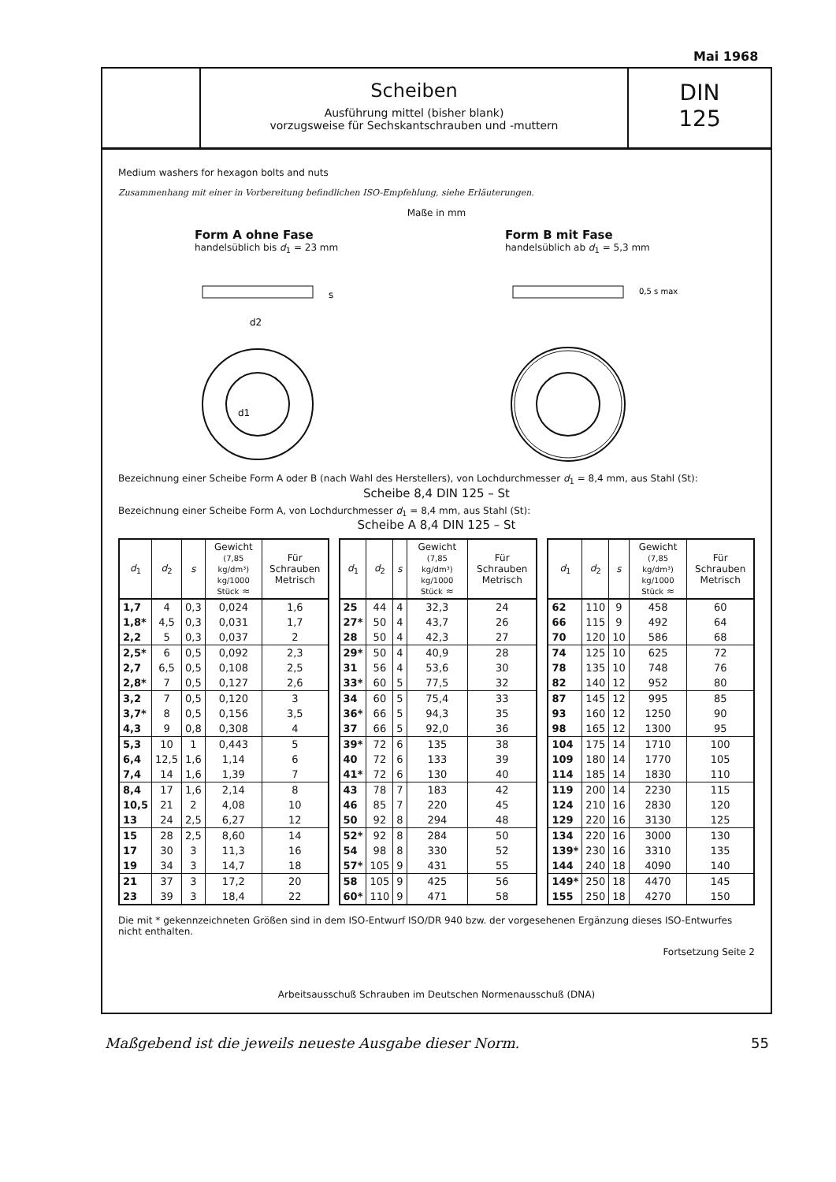Mai 1968
Scheiben
Ausführung mittel (bisher blank)
vorzugsweise für Sechskantschrauben und -muttern
DIN
125
Medium washers for hexagon bolts and nuts
Zusammenhang mit einer in Vorbereitung befindlichen ISO-Empfehlung, siehe Erläuterungen.
Maße in mm
Form A ohne Fase
handelsüblich bis d<sub>1</sub> = 23 mm
d2
s
d1
Form B mit Fase
handelsüblich ab d<sub>1</sub> = 5,3 mm
0,5 s max.
Bezeichnung einer Scheibe Form A oder B (nach Wahl des Herstellers), von Lochdurchmesser d<sub>1</sub> = 8,4 mm, aus Stahl (St):
Scheibe 8,4 DIN 125 – St
Bezeichnung einer Scheibe Form A, von Lochdurchmesser d<sub>1</sub> = 8,4 mm, aus Stahl (St):
Scheibe A 8,4 DIN 125 – St
| d<sub>1</sub> | d<sub>2</sub> | s | Gewicht (7,85 kg/dm³) kg/1000 Stück ≈ | Für Schrauben Metrisch |
| --- | --- | --- | --- | --- |
| 1,7 | 4 | 0,3 | 0,024 | 1,6 |
| 1,8* | 4,5 | 0,3 | 0,031 | 1,7 |
| 2,2 | 5 | 0,3 | 0,037 | 2 |
| 2,5* | 6 | 0,5 | 0,092 | 2,3 |
| 2,7 | 6,5 | 0,5 | 0,108 | 2,5 |
| 2,8* | 7 | 0,5 | 0,127 | 2,6 |
| 3,2 | 7 | 0,5 | 0,120 | 3 |
| 3,7* | 8 | 0,5 | 0,156 | 3,5 |
| 4,3 | 9 | 0,8 | 0,308 | 4 |
| 5,3 | 10 | 1 | 0,443 | 5 |
| 6,4 | 12,5 | 1,6 | 1,14 | 6 |
| 7,4 | 14 | 1,6 | 1,39 | 7 |
| 8,4 | 17 | 1,6 | 2,14 | 8 |
| 10,5 | 21 | 2 | 4,08 | 10 |
| 13 | 24 | 2,5 | 6,27 | 12 |
| 15 | 28 | 2,5 | 8,60 | 14 |
| 17 | 30 | 3 | 11,3 | 16 |
| 19 | 34 | 3 | 14,7 | 18 |
| 21 | 37 | 3 | 17,2 | 20 |
| 23 | 39 | 3 | 18,4 | 22 |
| d<sub>1</sub> | d<sub>2</sub> | s | Gewicht (7,85 kg/dm³) kg/1000 Stück ≈ | Für Schrauben Metrisch |
| --- | --- | --- | --- | --- |
| 25 | 44 | 4 | 32,3 | 24 |
| 27* | 50 | 4 | 43,7 | 26 |
| 28 | 50 | 4 | 42,3 | 27 |
| 29* | 50 | 4 | 40,9 | 28 |
| 31 | 56 | 4 | 53,6 | 30 |
| 33* | 60 | 5 | 77,5 | 32 |
| 34 | 60 | 5 | 75,4 | 33 |
| 36* | 66 | 5 | 94,3 | 35 |
| 37 | 66 | 5 | 92,0 | 36 |
| 39* | 72 | 6 | 135 | 38 |
| 40 | 72 | 6 | 133 | 39 |
| 41* | 72 | 6 | 130 | 40 |
| 43 | 78 | 7 | 183 | 42 |
| 46 | 85 | 7 | 220 | 45 |
| 50 | 92 | 8 | 294 | 48 |
| 52* | 92 | 8 | 284 | 50 |
| 54 | 98 | 8 | 330 | 52 |
| 57* | 105 | 9 | 431 | 55 |
| 58 | 105 | 9 | 425 | 56 |
| 60* | 110 | 9 | 471 | 58 |
| d<sub>1</sub> | d<sub>2</sub> | s | Gewicht (7,85 kg/dm³) kg/1000 Stück ≈ | Für Schrauben Metrisch |
| --- | --- | --- | --- | --- |
| 62 | 110 | 9 | 458 | 60 |
| 66 | 115 | 9 | 492 | 64 |
| 70 | 120 | 10 | 586 | 68 |
| 74 | 125 | 10 | 625 | 72 |
| 78 | 135 | 10 | 748 | 76 |
| 82 | 140 | 12 | 952 | 80 |
| 87 | 145 | 12 | 995 | 85 |
| 93 | 160 | 12 | 1250 | 90 |
| 98 | 165 | 12 | 1300 | 95 |
| 104 | 175 | 14 | 1710 | 100 |
| 109 | 180 | 14 | 1770 | 105 |
| 114 | 185 | 14 | 1830 | 110 |
| 119 | 200 | 14 | 2230 | 115 |
| 124 | 210 | 16 | 2830 | 120 |
| 129 | 220 | 16 | 3130 | 125 |
| 134 | 220 | 16 | 3000 | 130 |
| 139* | 230 | 16 | 3310 | 135 |
| 144 | 240 | 18 | 4090 | 140 |
| 149* | 250 | 18 | 4470 | 145 |
| 155 | 250 | 18 | 4270 | 150 |
Die mit * gekennzeichneten Größen sind in dem ISO-Entwurf ISO/DR 940 bzw. der vorgesehenen Ergänzung dieses ISO-Entwurfes nicht enthalten.
Fortsetzung Seite 2
Arbeitsausschuß Schrauben im Deutschen Normenausschuß (DNA)
Maßgebend ist die jeweils neueste Ausgabe dieser Norm. 55